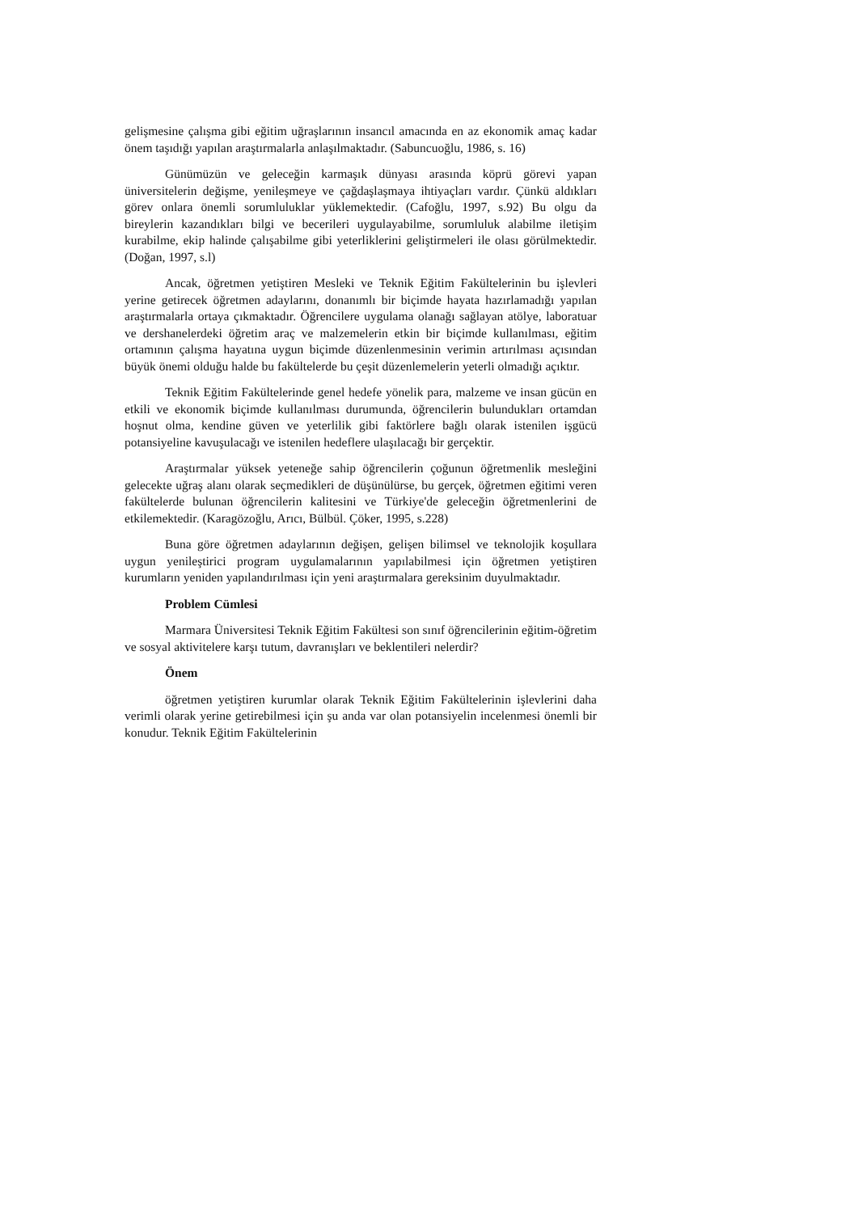gelişmesine çalışma gibi eğitim uğraşlarının insancıl amacında en az ekonomik amaç kadar önem taşıdığı yapılan araştırmalarla anlaşılmaktadır. (Sabuncuoğlu, 1986, s. 16)
Günümüzün ve geleceğin karmaşık dünyası arasında köprü görevi yapan üniversitelerin değişme, yenileşmeye ve çağdaşlaşmaya ihtiyaçları vardır. Çünkü aldıkları görev onlara önemli sorumluluklar yüklemektedir. (Cafoğlu, 1997, s.92) Bu olgu da bireylerin kazandıkları bilgi ve becerileri uygulayabilme, sorumluluk alabilme iletişim kurabilme, ekip halinde çalışabilme gibi yeterliklerini geliştirmeleri ile olası görülmektedir. (Doğan, 1997, s.l)
Ancak, öğretmen yetiştiren Mesleki ve Teknik Eğitim Fakültelerinin bu işlevleri yerine getirecek öğretmen adaylarını, donanımlı bir biçimde hayata hazırlamadığı yapılan araştırmalarla ortaya çıkmaktadır. Öğrencilere uygulama olanağı sağlayan atölye, laboratuar ve dershanelerdeki öğretim araç ve malzemelerin etkin bir biçimde kullanılması, eğitim ortamının çalışma hayatına uygun biçimde düzenlenmesinin verimin artırılması açısından büyük önemi olduğu halde bu fakültelerde bu çeşit düzenlemelerin yeterli olmadığı açıktır.
Teknik Eğitim Fakültelerinde genel hedefe yönelik para, malzeme ve insan gücün en etkili ve ekonomik biçimde kullanılması durumunda, öğrencilerin bulundukları ortamdan hoşnut olma, kendine güven ve yeterlilik gibi faktörlere bağlı olarak istenilen işgücü potansiyeline kavuşulacağı ve istenilen hedeflere ulaşılacağı bir gerçektir.
Araştırmalar yüksek yeteneğe sahip öğrencilerin çoğunun öğretmenlik mesleğini gelecekte uğraş alanı olarak seçmedikleri de düşünülürse, bu gerçek, öğretmen eğitimi veren fakültelerde bulunan öğrencilerin kalitesini ve Türkiye'de geleceğin öğretmenlerini de etkilemektedir. (Karagözoğlu, Arıcı, Bülbül. Çöker, 1995, s.228)
Buna göre öğretmen adaylarının değişen, gelişen bilimsel ve teknolojik koşullara uygun yenileştirici program uygulamalarının yapılabilmesi için öğretmen yetiştiren kurumların yeniden yapılandırılması için yeni araştırmalara gereksinim duyulmaktadır.
Problem Cümlesi
Marmara Üniversitesi Teknik Eğitim Fakültesi son sınıf öğrencilerinin eğitim-öğretim ve sosyal aktivitelere karşı tutum, davranışları ve beklentileri nelerdir?
Önem
öğretmen yetiştiren kurumlar olarak Teknik Eğitim Fakültelerinin işlevlerini daha verimli olarak yerine getirebilmesi için şu anda var olan potansiyelin incelenmesi önemli bir konudur. Teknik Eğitim Fakültelerinin